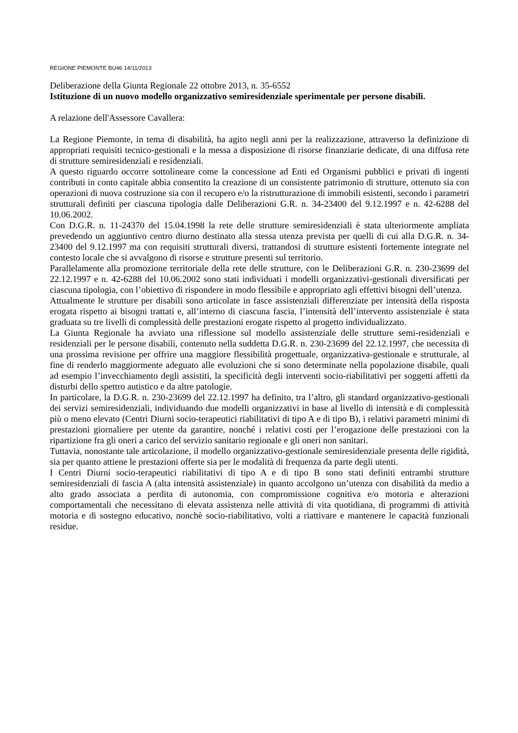REGIONE PIEMONTE BU46 14/11/2013
Deliberazione della Giunta Regionale 22 ottobre 2013, n. 35-6552
Istituzione di un nuovo modello organizzativo semiresidenziale sperimentale per persone disabili.
A relazione dell'Assessore Cavallera:
La Regione Piemonte, in tema di disabilità, ha agito negli anni per la realizzazione, attraverso la definizione di appropriati requisiti tecnico-gestionali e la messa a disposizione di risorse finanziarie dedicate, di una diffusa rete di strutture semiresidenziali e residenziali.
A questo riguardo occorre sottolineare come la concessione ad Enti ed Organismi pubblici e privati di ingenti contributi in conto capitale abbia consentito la creazione di un consistente patrimonio di strutture, ottenuto sia con operazioni di nuova costruzione sia con il recupero e/o la ristrutturazione di immobili esistenti, secondo i parametri strutturali definiti per ciascuna tipologia dalle Deliberazioni G.R. n. 34-23400 del 9.12.1997 e n. 42-6288 del 10.06.2002.
Con D.G.R. n. 11-24370 del 15.04.1998 la rete delle strutture semiresidenziali è stata ulteriormente ampliata prevedendo un aggiuntivo centro diurno destinato alla stessa utenza prevista per quelli di cui alla D.G.R. n. 34-23400 del 9.12.1997 ma con requisiti strutturali diversi, trattandosi di strutture esistenti fortemente integrate nel contesto locale che si avvalgono di risorse e strutture presenti sul territorio.
Parallelamente alla promozione territoriale della rete delle strutture, con le Deliberazioni G.R. n. 230-23699 del 22.12.1997 e n. 42-6288 del 10.06.2002 sono stati individuati i modelli organizzativi-gestionali diversificati per ciascuna tipologia, con l’obiettivo di rispondere in modo flessibile e appropriato agli effettivi bisogni dell’utenza.
Attualmente le strutture per disabili sono articolate in fasce assistenziali differenziate per intensità della risposta erogata rispetto ai bisogni trattati e, all’interno di ciascuna fascia, l’intensità dell’intervento assistenziale è stata graduata su tre livelli di complessità delle prestazioni erogate rispetto al progetto individualizzato.
La Giunta Regionale ha avviato una riflessione sul modello assistenziale delle strutture semi-residenziali e residenziali per le persone disabili, contenuto nella suddetta D.G.R. n. 230-23699 del 22.12.1997, che necessita di una prossima revisione per offrire una maggiore flessibilità progettuale, organizzativa-gestionale e strutturale, al fine di renderlo maggiormente adeguato alle evoluzioni che si sono determinate nella popolazione disabile, quali ad esempio l’invecchiamento degli assistiti, la specificità degli interventi socio-riabilitativi per soggetti affetti da disturbi dello spettro autistico e da altre patologie.
In particolare, la D.G.R. n. 230-23699 del 22.12.1997 ha definito, tra l’altro, gli standard organizzativo-gestionali dei servizi semiresidenziali, individuando due modelli organizzativi in base al livello di intensità e di complessità più o meno elevato (Centri Diurni socio-terapeutici riabilitativi di tipo A e di tipo B), i relativi parametri minimi di prestazioni giornaliere per utente da garantire, nonché i relativi costi per l’erogazione delle prestazioni con la ripartizione fra gli oneri a carico del servizio sanitario regionale e gli oneri non sanitari.
Tuttavia, nonostante tale articolazione, il modello organizzativo-gestionale semiresidenziale presenta delle rigidità, sia per quanto attiene le prestazioni offerte sia per le modalità di frequenza da parte degli utenti.
I Centri Diurni socio-terapeutici riabilitativi di tipo A e di tipo B sono stati definiti entrambi strutture semiresidenziali di fascia A (alta intensità assistenziale) in quanto accolgono un’utenza con disabilità da medio a alto grado associata a perdita di autonomia, con compromissione cognitiva e/o motoria e alterazioni comportamentali che necessitano di elevata assistenza nelle attività di vita quotidiana, di programmi di attività motoria e di sostegno educativo, nonchè socio-riabilitativo, volti a riattivare e mantenere le capacità funzionali residue.